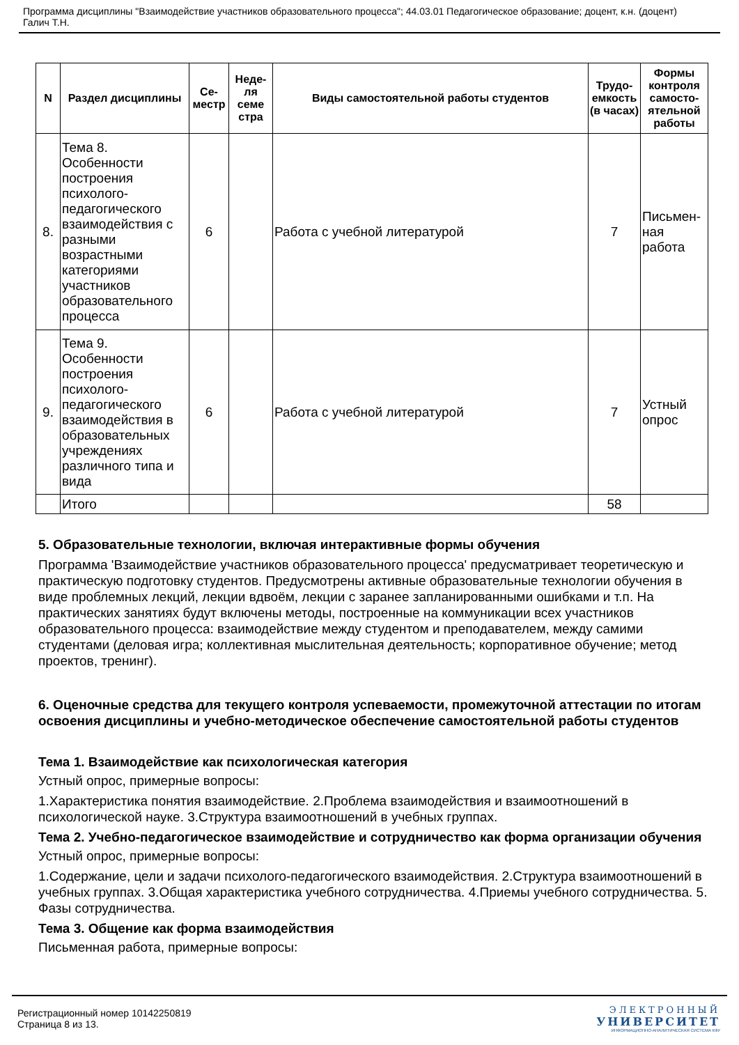Программа дисциплины "Взаимодействие участников образовательного процесса"; 44.03.01 Педагогическое образование; доцент, к.н. (доцент) Галич Т.Н.
| N | Раздел дисциплины | Се-местр | Неде-ля семе стра | Виды самостоятельной работы студентов | Трудо-емкость (в часах) | Формы контроля самосто-ятельной работы |
| --- | --- | --- | --- | --- | --- | --- |
| 8. | Тема 8. Особенности построения психолого-педагогического взаимодействия с разными возрастными категориями участников образовательного процесса | 6 | | Работа с учебной литературой | 7 | Письмен-ная работа |
| 9. | Тема 9. Особенности построения психолого-педагогического взаимодействия в образовательных учреждениях различного типа и вида | 6 | | Работа с учебной литературой | 7 | Устный опрос |
| | Итого | | | | 58 | |
5. Образовательные технологии, включая интерактивные формы обучения
Программа 'Взаимодействие участников образовательного процесса' предусматривает теоретическую и практическую подготовку студентов. Предусмотрены активные образовательные технологии обучения в виде проблемных лекций, лекции вдвоём, лекции с заранее запланированными ошибками и т.п. На практических занятиях будут включены методы, построенные на коммуникации всех участников образовательного процесса: взаимодействие между студентом и преподавателем, между самими студентами (деловая игра; коллективная мыслительная деятельность; корпоративное обучение; метод проектов, тренинг).
6. Оценочные средства для текущего контроля успеваемости, промежуточной аттестации по итогам освоения дисциплины и учебно-методическое обеспечение самостоятельной работы студентов
Тема 1. Взаимодействие как психологическая категория
Устный опрос, примерные вопросы:
1.Характеристика понятия взаимодействие. 2.Проблема взаимодействия и взаимоотношений в психологической науке. 3.Структура взаимоотношений в учебных группах.
Тема 2. Учебно-педагогическое взаимодействие и сотрудничество как форма организации обучения
Устный опрос, примерные вопросы:
1.Содержание, цели и задачи психолого-педагогического взаимодействия. 2.Структура взаимоотношений в учебных группах. 3.Общая характеристика учебного сотрудничества. 4.Приемы учебного сотрудничества. 5. Фазы сотрудничества.
Тема 3. Общение как форма взаимодействия
Письменная работа, примерные вопросы:
Регистрационный номер 10142250819
Страница 8 из 13.
ЭЛЕКТРОННЫЙ
УНИВЕРСИТЕТ
ИНФОРМАЦИОННО-АНАЛИТИЧЕСКАЯ СИСТЕМА КФУ